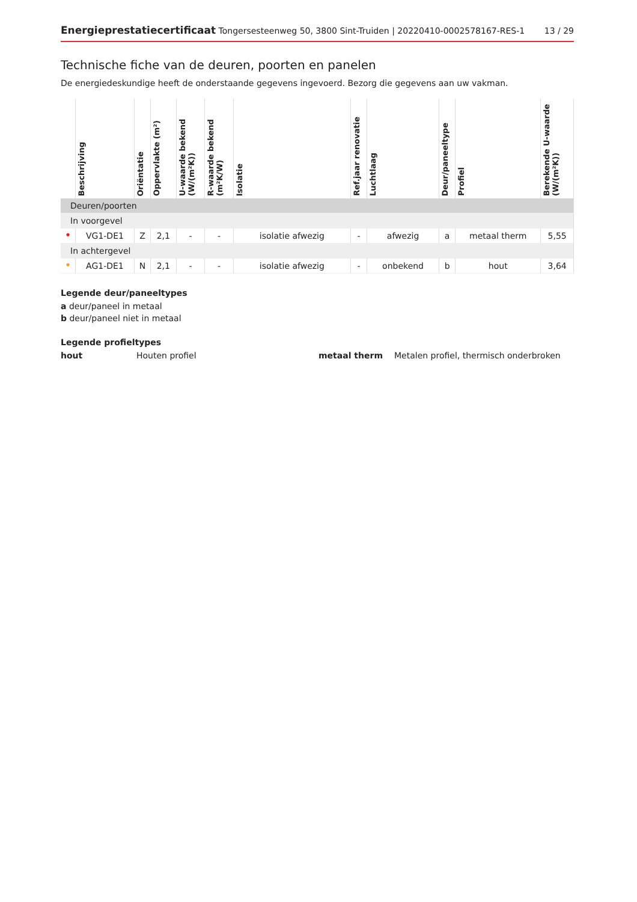Energieprestatiecertificaat Tongersesteenweg 50, 3800 Sint-Truiden | 20220410-0002578167-RES-1
13 / 29
Technische fiche van de deuren, poorten en panelen
De energiedeskundige heeft de onderstaande gegevens ingevoerd. Bezorg die gegevens aan uw vakman.
| | Beschrijving | Oriëntatie | Oppervlakte (m²) | U-waarde bekend (W/(m²K)) | R-waarde bekend (m²K/W) | Isolatie | Ref.jaar renovatie | Luchtlaag | Deur/paneeltype | Profiel | Berekende U-waarde (W/(m²K)) |
| --- | --- | --- | --- | --- | --- | --- | --- | --- | --- | --- | --- |
| Deuren/poorten | | | | | | | | | | | |
| In voorgevel | | | | | | | | | | | |
| • | VG1-DE1 | Z | 2,1 | - | - | isolatie afwezig | - | afwezig | a | metaal therm | 5,55 |
| In achtergevel | | | | | | | | | | | |
| • | AG1-DE1 | N | 2,1 | - | - | isolatie afwezig | - | onbekend | b | hout | 3,64 |
Legende deur/paneeltypes
a deur/paneel in metaal
b deur/paneel niet in metaal
Legende profieltypes
hout Houten profiel metaal therm Metalen profiel, thermisch onderbroken